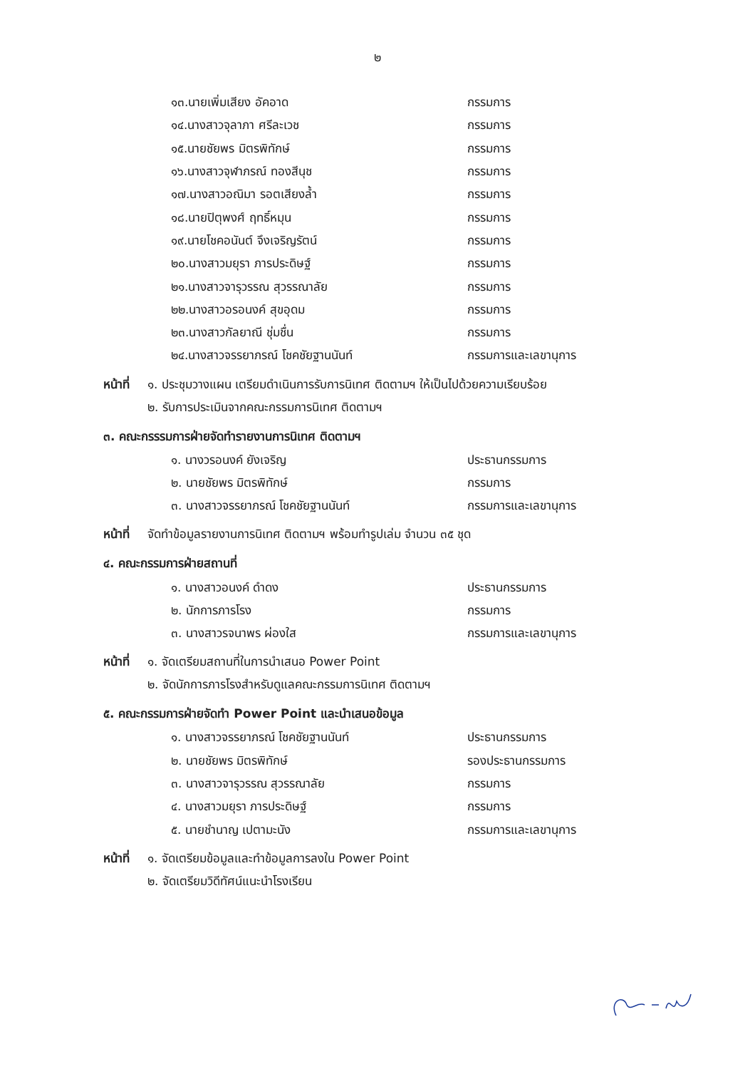๒
๑๓.นายเพิ่มเสียง อัคอาด กรรมการ
๑๔.นางสาวจุลาภา ศรีละเวช กรรมการ
๑๕.นายชัยพร มิตรพิทักษ์ กรรมการ
๑๖.นางสาวจุฬาภรณ์ ทองสีนุช กรรมการ
๑๗.นางสาวอณิมา รอตเสียงล้ำ กรรมการ
๑๘.นายปิตุพงศ์ ฤทธิ์หมุน กรรมการ
๑๙.นายโชคอนันต์ จึงเจริญรัตน์ กรรมการ
๒๐.นางสาวมยุรา ภารประดิษฐ์ กรรมการ
๒๑.นางสาวจารุวรรณ สุวรรณาลัย กรรมการ
๒๒.นางสาวอรอนงค์ สุขอุดม กรรมการ
๒๓.นางสาวกัลยาณี ชุ่มชื่น กรรมการ
๒๔.นางสาวจรรยาภรณ์ โชคชัยฐานนันท์ กรรมการและเลขานุการ
หน้าที่ ๑. ประชุมวางแผน เตรียมดำเนินการรับการนิเทศ ติดตามฯ ให้เป็นไปด้วยความเรียบร้อย
๒. รับการประเมินจากคณะกรรมการนิเทศ ติดตามฯ
๓. คณะกรรรมการฝ่ายจัดทำรายงานการนิเทศ ติดตามฯ
๑. นางวรอนงค์ ยังเจริญ ประธานกรรมการ
๒. นายชัยพร มิตรพิทักษ์ กรรมการ
๓. นางสาวจรรยาภรณ์ โชคชัยฐานนันท์ กรรมการและเลขานุการ
หน้าที่ จัดทำข้อมูลรายงานการนิเทศ ติดตามฯ พร้อมทำรูปเล่ม จำนวน ๓๕ ชุด
๔. คณะกรรมการฝ่ายสถานที่
๑. นางสาวอนงค์ ดำดง ประธานกรรมการ
๒. นักการภารโรง กรรมการ
๓. นางสาวรจนาพร ผ่องใส กรรมการและเลขานุการ
หน้าที่ ๑. จัดเตรียมสถานที่ในการนำเสนอ Power Point
๒. จัดนักการภารโรงสำหรับดูแลคณะกรรมการนิเทศ ติดตามฯ
๕. คณะกรรมการฝ่ายจัดทำ Power Point และนำเสนอข้อมูล
๑. นางสาวจรรยาภรณ์ โชคชัยฐานนันท์ ประธานกรรมการ
๒. นายชัยพร มิตรพิทักษ์ รองประธานกรรมการ
๓. นางสาวจารุวรรณ สุวรรณาลัย กรรมการ
๔. นางสาวมยุรา ภารประดิษฐ์ กรรมการ
๕. นายชำนาญ เปตามะนัง กรรมการและเลขานุการ
หน้าที่ ๑. จัดเตรียมข้อมูลและทำข้อมูลการลงใน Power Point
๒. จัดเตรียมวิดีทัศน์แนะนำโรงเรียน